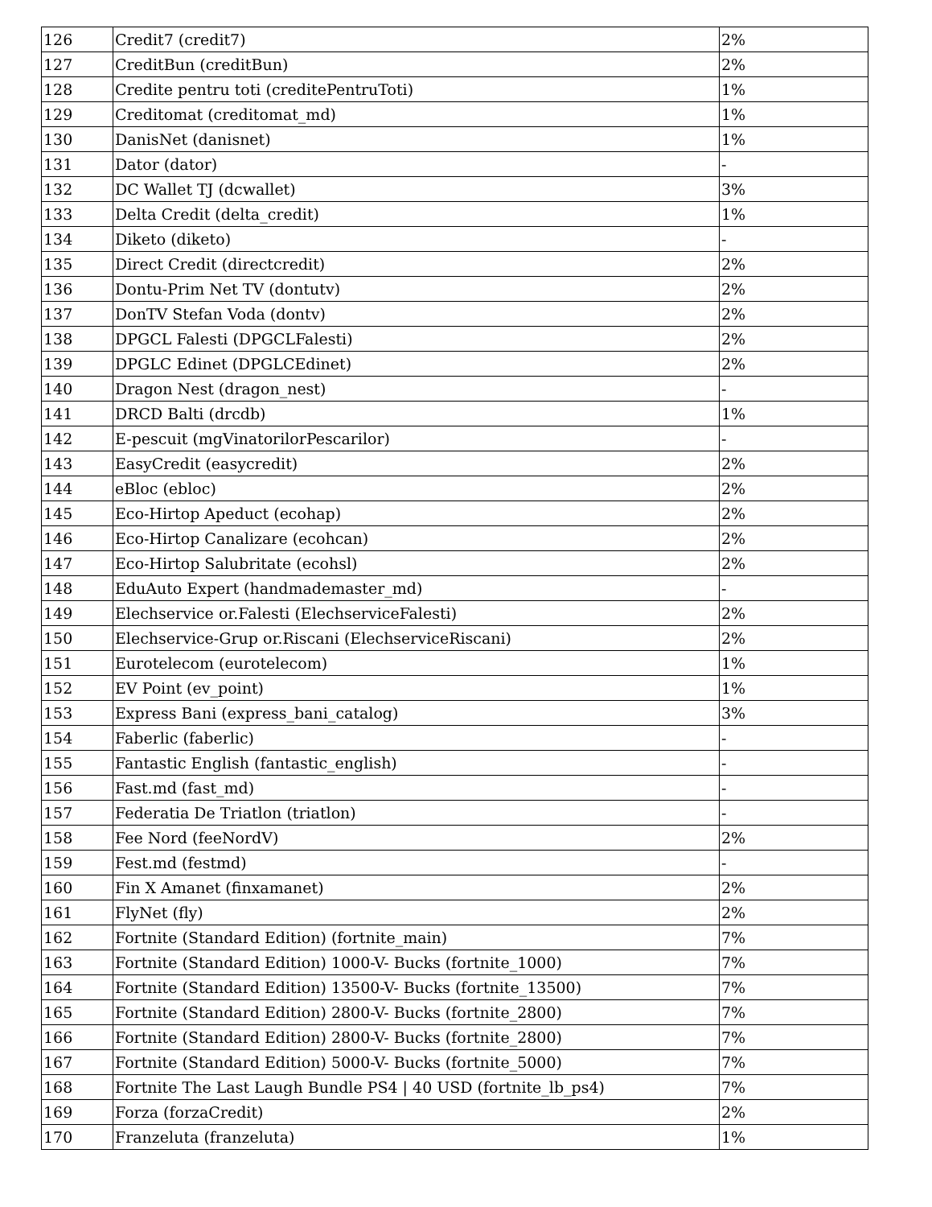| 126 | Credit7 (credit7) | 2% |
| 127 | CreditBun (creditBun) | 2% |
| 128 | Credite pentru toti (creditePentruToti) | 1% |
| 129 | Creditomat (creditomat_md) | 1% |
| 130 | DanisNet (danisnet) | 1% |
| 131 | Dator (dator) | - |
| 132 | DC Wallet TJ (dcwallet) | 3% |
| 133 | Delta Credit (delta_credit) | 1% |
| 134 | Diketo (diketo) | - |
| 135 | Direct Credit (directcredit) | 2% |
| 136 | Dontu-Prim Net TV (dontutv) | 2% |
| 137 | DonTV Stefan Voda (dontv) | 2% |
| 138 | DPGCL Falesti (DPGCLFalesti) | 2% |
| 139 | DPGLC Edinet (DPGLCEdinet) | 2% |
| 140 | Dragon Nest (dragon_nest) | - |
| 141 | DRCD Balti (drcdb) | 1% |
| 142 | E-pescuit (mgVinatorilorPescarilor) | - |
| 143 | EasyCredit (easycredit) | 2% |
| 144 | eBloc (ebloc) | 2% |
| 145 | Eco-Hirtop Apeduct (ecohap) | 2% |
| 146 | Eco-Hirtop Canalizare (ecohcan) | 2% |
| 147 | Eco-Hirtop Salubritate (ecohsl) | 2% |
| 148 | EduAuto Expert (handmademaster_md) | - |
| 149 | Elechservice or.Falesti (ElechserviceFalesti) | 2% |
| 150 | Elechservice-Grup or.Riscani (ElechserviceRiscani) | 2% |
| 151 | Eurotelecom (eurotelecom) | 1% |
| 152 | EV Point (ev_point) | 1% |
| 153 | Express Bani (express_bani_catalog) | 3% |
| 154 | Faberlic (faberlic) | - |
| 155 | Fantastic English (fantastic_english) | - |
| 156 | Fast.md (fast_md) | - |
| 157 | Federatia De Triatlon (triatlon) | - |
| 158 | Fee Nord (feeNordV) | 2% |
| 159 | Fest.md (festmd) | - |
| 160 | Fin X Amanet (finxamanet) | 2% |
| 161 | FlyNet (fly) | 2% |
| 162 | Fortnite (Standard Edition) (fortnite_main) | 7% |
| 163 | Fortnite (Standard Edition) 1000-V- Bucks (fortnite_1000) | 7% |
| 164 | Fortnite (Standard Edition) 13500-V- Bucks (fortnite_13500) | 7% |
| 165 | Fortnite (Standard Edition) 2800-V- Bucks (fortnite_2800) | 7% |
| 166 | Fortnite (Standard Edition) 2800-V- Bucks (fortnite_2800) | 7% |
| 167 | Fortnite (Standard Edition) 5000-V- Bucks (fortnite_5000) | 7% |
| 168 | Fortnite The Last Laugh Bundle PS4 / 40 USD (fortnite_lb_ps4) | 7% |
| 169 | Forza (forzaCredit) | 2% |
| 170 | Franzeluta (franzeluta) | 1% |